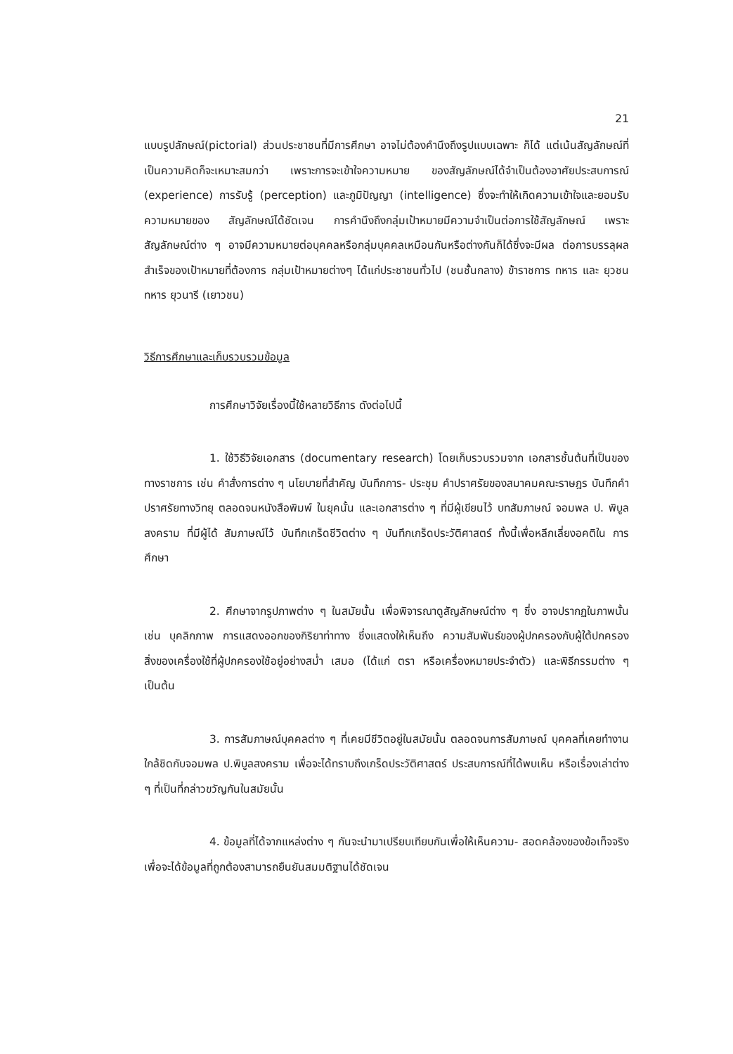21
แบบรูปลักษณ์(pictorial) ส่วนประชาชนที่มีการศึกษา อาจไม่ต้องคำนึงถึงรูปแบบเฉพาะ ก็ได้ แต่เน้นสัญลักษณ์ที่เป็นความคิดก็จะเหมาะสมกว่า เพราะการจะเข้าใจความหมาย ของสัญลักษณ์ได้จำเป็นต้องอาศัยประสบการณ์ (experience) การรับรู้ (perception) และภูมิปัญญา (intelligence) ซึ่งจะทำให้เกิดความเข้าใจและยอมรับความหมายของ สัญลักษณ์ได้ชัดเจน การคำนึงถึงกลุ่มเป้าหมายมีความจำเป็นต่อการใช้สัญลักษณ์ เพราะ สัญลักษณ์ต่าง ๆ อาจมีความหมายต่อบุคคลหรือกลุ่มบุคคลเหมือนกันหรือต่างกันก็ได้ซึ่งจะมีผล ต่อการบรรลุผลสำเร็จของเป้าหมายที่ต้องการ กลุ่มเป้าหมายต่างๆ ได้แก่ประชาชนทั่วไป (ชนชั้นกลาง) ข้าราชการ ทหาร และ ยุวชนทหาร ยุวนารี (เยาวชน)
วิธีการศึกษาและเก็บรวบรวมข้อมูล
การศึกษาวิจัยเรื่องนี้ใช้หลายวิธีการ ดังต่อไปนี้
1. ใช้วิธีวิจัยเอกสาร (documentary research) โดยเก็บรวบรวมจาก เอกสารชั้นต้นที่เป็นของทางราชการ เช่น คำสั่งการต่าง ๆ นโยบายที่สำคัญ บันทึกการ- ประชุม คำปราศรัยของสมาคมคณะราษฎร บันทึกคำปราศรัยทางวิทยุ ตลอดจนหนังสือพิมพ์ ในยุคนั้น และเอกสารต่าง ๆ ที่มีผู้เขียนไว้ บทสัมภาษณ์ จอมพล ป. พิบูลสงคราม ที่มีผู้ได้ สัมภาษณ์ไว้ บันทึกเกร็ดชีวิตต่าง ๆ บันทึกเกร็ดประวัติศาสตร์ ทั้งนี้เพื่อหลีกเลี่ยงอคติใน การศึกษา
2. ศึกษาจากรูปภาพต่าง ๆ ในสมัยนั้น เพื่อพิจารณาดูสัญลักษณ์ต่าง ๆ ซึ่ง อาจปรากฏในภาพนั้น เช่น บุคลิกภาพ การแสดงออกของกิริยาท่าทาง ซึ่งแสดงให้เห็นถึง ความสัมพันธ์ของผู้ปกครองกับผู้ใต้ปกครอง สิ่งของเครื่องใช้ที่ผู้ปกครองใช้อยู่อย่างสม่ำ เสมอ (ได้แก่ ตรา หรือเครื่องหมายประจำตัว) และพิธีกรรมต่าง ๆ เป็นต้น
3. การสัมภาษณ์บุคคลต่าง ๆ ที่เคยมีชีวิตอยู่ในสมัยนั้น ตลอดจนการสัมภาษณ์ บุคคลที่เคยทำงานใกล้ชิดกับจอมพล ป.พิบูลสงคราม เพื่อจะได้ทราบถึงเกร็ดประวัติศาสตร์ ประสบการณ์ที่ได้พบเห็น หรือเรื่องเล่าต่าง ๆ ที่เป็นที่กล่าวขวัญกันในสมัยนั้น
4. ข้อมูลที่ได้จากแหล่งต่าง ๆ กันจะนำมาเปรียบเทียบกันเพื่อให้เห็นความ- สอดคล้องของข้อเท็จจริง เพื่อจะได้ข้อมูลที่ถูกต้องสามารถยืนยันสมมติฐานได้ชัดเจน